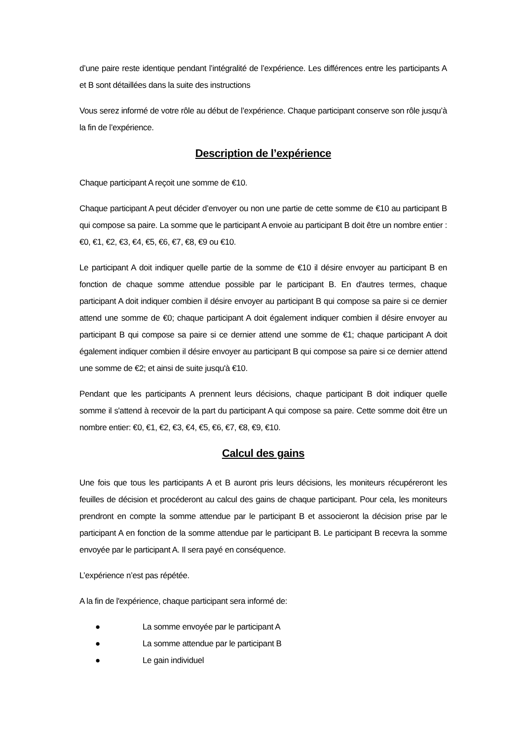d’une paire reste identique pendant l’intégralité de l’expérience. Les différences entre les participants A et B sont détaillées dans la suite des instructions
Vous serez informé de votre rôle au début de l’expérience. Chaque participant conserve son rôle jusqu’à la fin de l’expérience.
Description de l’expérience
Chaque participant A reçoit une somme de €10.
Chaque participant A peut décider d’envoyer ou non une partie de cette somme de €10 au participant B qui compose sa paire. La somme que le participant A envoie au participant B doit être un nombre entier : €0, €1, €2, €3, €4, €5, €6, €7, €8, €9 ou €10.
Le participant A doit indiquer quelle partie de la somme de €10 il désire envoyer au participant B en fonction de chaque somme attendue possible par le participant B. En d'autres termes, chaque participant A doit indiquer combien il désire envoyer au participant B qui compose sa paire si ce dernier attend une somme de €0; chaque participant A doit également indiquer combien il désire envoyer au participant B qui compose sa paire si ce dernier attend une somme de €1; chaque participant A doit également indiquer combien il désire envoyer au participant B qui compose sa paire si ce dernier attend une somme de €2; et ainsi de suite jusqu'à €10.
Pendant que les participants A prennent leurs décisions, chaque participant B doit indiquer quelle somme il s'attend à recevoir de la part du participant A qui compose sa paire. Cette somme doit être un nombre entier: €0, €1, €2, €3, €4, €5, €6, €7, €8, €9, €10.
Calcul des gains
Une fois que tous les participants A et B auront pris leurs décisions, les moniteurs récupéreront les feuilles de décision et procéderont au calcul des gains de chaque participant. Pour cela, les moniteurs prendront en compte la somme attendue par le participant B et associeront la décision prise par le participant A en fonction de la somme attendue par le participant B. Le participant B recevra la somme envoyée par le participant A. Il sera payé en conséquence.
L’expérience n’est pas répétée.
A la fin de l'expérience, chaque participant sera informé de:
● La somme envoyée par le participant A
● La somme attendue par le participant B
● Le gain individuel